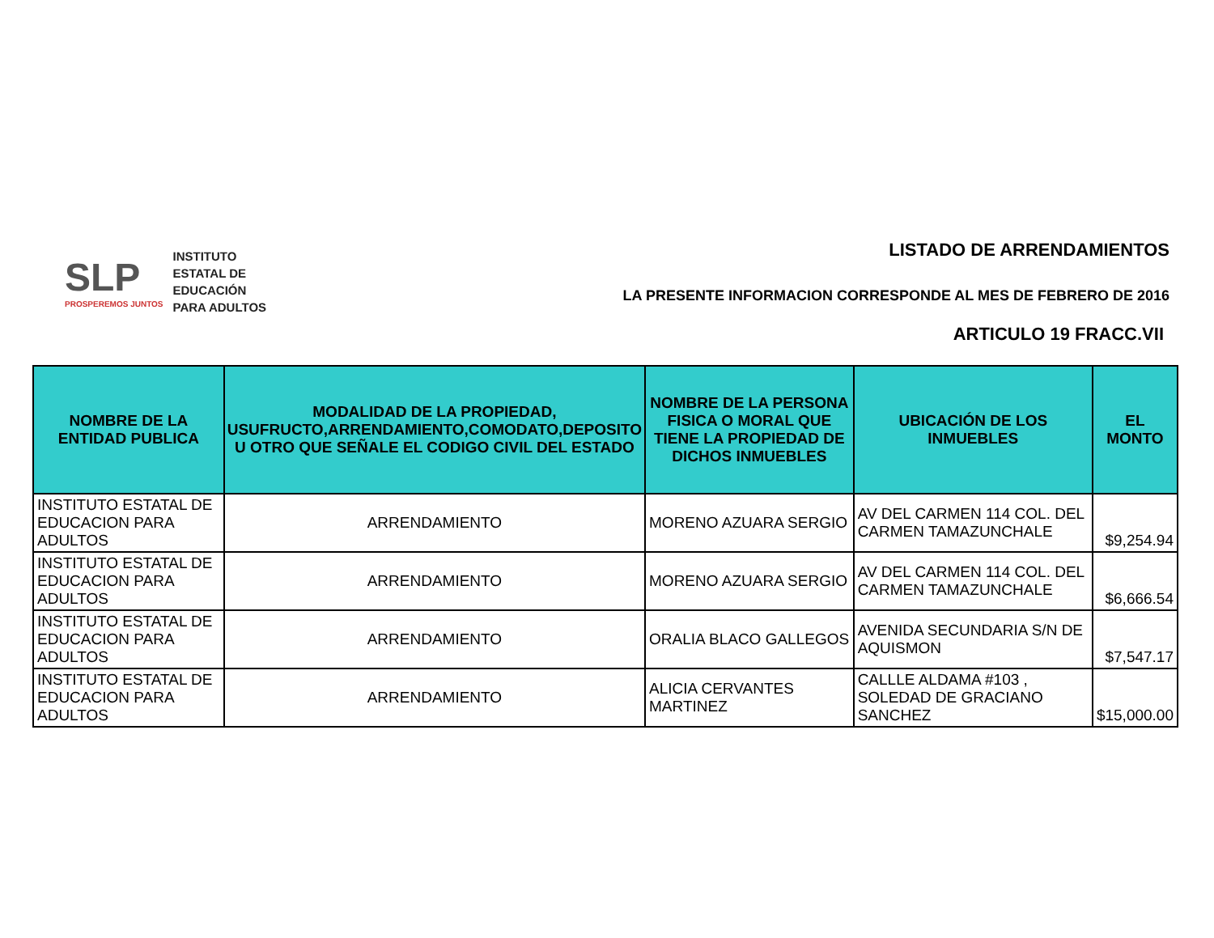SLP
PROSPEREMOS JUNTOS
INSTITUTO
ESTATAL DE
EDUCACIÓN
PARA ADULTOS
LISTADO DE ARRENDAMIENTOS
LA PRESENTE INFORMACION CORRESPONDE AL MES DE FEBRERO DE 2016
ARTICULO 19 FRACC.VII
| NOMBRE DE LA ENTIDAD PUBLICA | MODALIDAD DE LA PROPIEDAD, USUFRUCTO,ARRENDAMIENTO,COMODATO,DEPOSITO U OTRO QUE SEÑALE EL CODIGO CIVIL DEL ESTADO | NOMBRE DE LA PERSONA FISICA O MORAL QUE TIENE LA PROPIEDAD DE DICHOS INMUEBLES | UBICACIÓN DE LOS INMUEBLES | EL MONTO |
| --- | --- | --- | --- | --- |
| INSTITUTO ESTATAL DE EDUCACION PARA ADULTOS | ARRENDAMIENTO | MORENO AZUARA SERGIO | AV DEL CARMEN 114 COL. DEL CARMEN TAMAZUNCHALE | $9,254.94 |
| INSTITUTO ESTATAL DE EDUCACION PARA ADULTOS | ARRENDAMIENTO | MORENO AZUARA SERGIO | AV DEL CARMEN 114 COL. DEL CARMEN TAMAZUNCHALE | $6,666.54 |
| INSTITUTO ESTATAL DE EDUCACION PARA ADULTOS | ARRENDAMIENTO | ORALIA BLACO GALLEGOS | AVENIDA SECUNDARIA S/N DE AQUISMON | $7,547.17 |
| INSTITUTO ESTATAL DE EDUCACION PARA ADULTOS | ARRENDAMIENTO | ALICIA CERVANTES MARTINEZ | CALLLE ALDAMA #103 , SOLEDAD DE GRACIANO SANCHEZ | $15,000.00 |